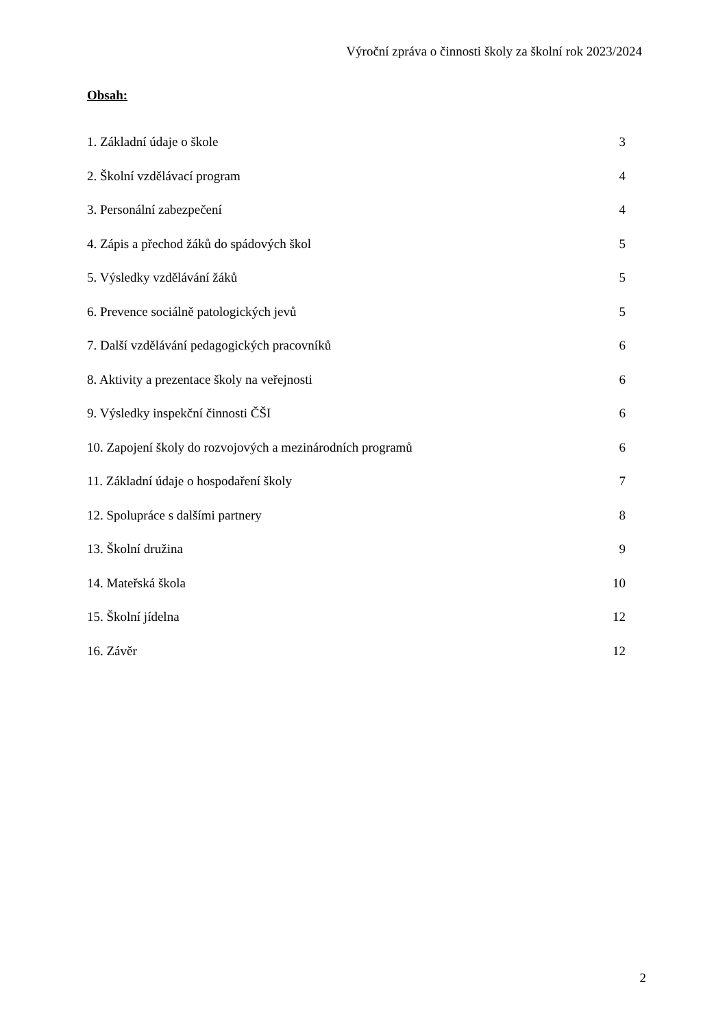Výroční zpráva o činnosti školy za školní rok 2023/2024
Obsah:
1. Základní údaje o škole 3
2. Školní vzdělávací program 4
3. Personální zabezpečení 4
4. Zápis a přechod žáků do spádových škol 5
5. Výsledky vzdělávání žáků 5
6. Prevence sociálně patologických jevů 5
7. Další vzdělávání pedagogických pracovníků 6
8. Aktivity a prezentace školy na veřejnosti 6
9. Výsledky inspekční činnosti ČŠI 6
10. Zapojení školy do rozvojových a mezinárodních programů 6
11. Základní údaje o hospodaření školy 7
12. Spolupráce s dalšími partnery 8
13. Školní družina 9
14. Mateřská škola 10
15. Školní jídelna 12
16. Závěr 12
2